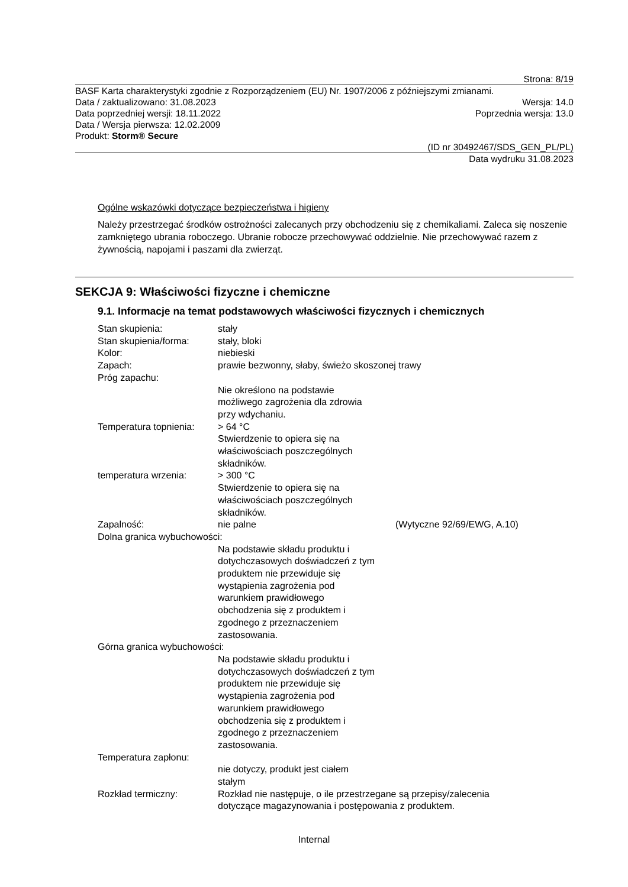Strona: 8/19
BASF Karta charakterystyki zgodnie z Rozporządzeniem (EU) Nr. 1907/2006 z późniejszymi zmianami.
Data / zaktualizowano: 31.08.2023 Wersja: 14.0
Data poprzedniej wersji: 18.11.2022 Poprzednia wersja: 13.0
Data / Wersja pierwsza: 12.02.2009
Produkt: Storm® Secure
(ID nr 30492467/SDS_GEN_PL/PL)
Data wydruku 31.08.2023
Ogólne wskazówki dotyczące bezpieczeństwa i higieny
Należy przestrzegać środków ostrożności zalecanych przy obchodzeniu się z chemikaliami. Zaleca się noszenie zamkniętego ubrania roboczego. Ubranie robocze przechowywać oddzielnie. Nie przechowywać razem z żywnością, napojami i paszami dla zwierząt.
SEKCJA 9: Właściwości fizyczne i chemiczne
9.1. Informacje na temat podstawowych właściwości fizycznych i chemicznych
Stan skupienia: stały
Stan skupienia/forma: stały, bloki
Kolor: niebieski
Zapach: prawie bezwonny, słaby, świeżo skoszonej trawy
Próg zapachu:
Nie określono na podstawie
możliwego zagrożenia dla zdrowia
przy wdychaniu.
Temperatura topnienia: > 64 °C
Stwierdzenie to opiera się na
właściwościach poszczególnych
składników.
temperatura wrzenia: > 300 °C
Stwierdzenie to opiera się na
właściwościach poszczególnych
składników.
Zapalność: nie palne (Wytyczne 92/69/EWG, A.10)
Dolna granica wybuchowości:
Na podstawie składu produktu i
dotychczasowych doświadczeń z tym
produktem nie przewiduje się
wystąpienia zagrożenia pod
warunkiem prawidłowego
obchodzenia się z produktem i
zgodnego z przeznaczeniem
zastosowania.
Górna granica wybuchowości:
Na podstawie składu produktu i
dotychczasowych doświadczeń z tym
produktem nie przewiduje się
wystąpienia zagrożenia pod
warunkiem prawidłowego
obchodzenia się z produktem i
zgodnego z przeznaczeniem
zastosowania.
Temperatura zapłonu:
nie dotyczy, produkt jest ciałem
stałym
Rozkład termiczny: Rozkład nie następuje, o ile przestrzegane są przepisy/zalecenia
dotyczące magazynowania i postępowania z produktem.
Internal